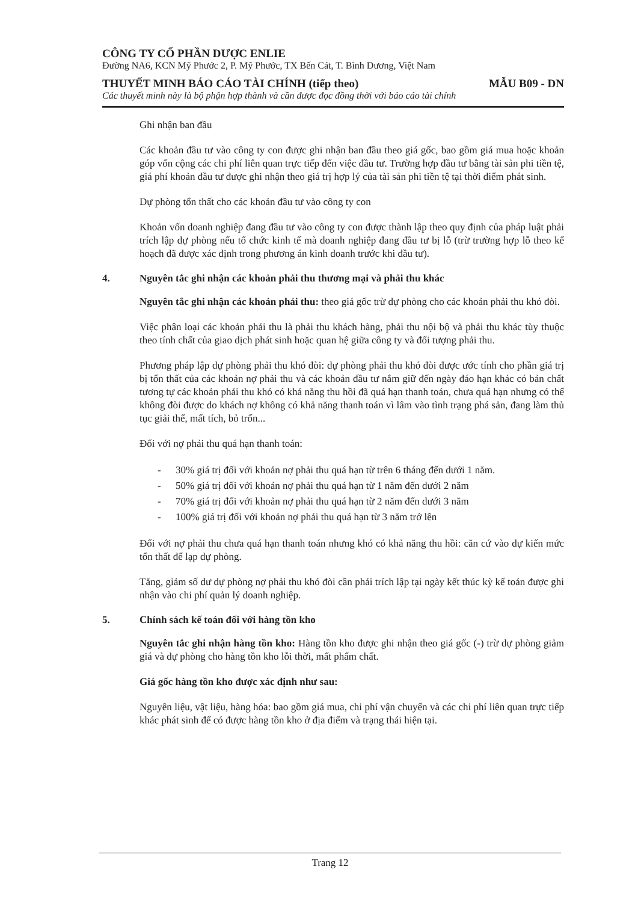CÔNG TY CỔ PHẦN DƯỢC ENLIE
Đường NA6, KCN Mỹ Phước 2, P. Mỹ Phước, TX Bến Cát, T. Bình Dương, Việt Nam
THUYẾT MINH BÁO CÁO TÀI CHÍNH (tiếp theo) MẪU B09 - DN
Các thuyết minh này là bộ phận hợp thành và cần được đọc đồng thời với báo cáo tài chính
Ghi nhận ban đầu
Các khoản đầu tư vào công ty con được ghi nhận ban đầu theo giá gốc, bao gồm giá mua hoặc khoản góp vốn cộng các chi phí liên quan trực tiếp đến việc đầu tư. Trường hợp đầu tư bằng tài sản phi tiền tệ, giá phí khoản đầu tư được ghi nhận theo giá trị hợp lý của tài sản phi tiền tệ tại thời điểm phát sinh.
Dự phòng tổn thất cho các khoản đầu tư vào công ty con
Khoản vốn doanh nghiệp đang đầu tư vào công ty con được thành lập theo quy định của pháp luật phải trích lập dự phòng nếu tổ chức kinh tế mà doanh nghiệp đang đầu tư bị lỗ (trừ trường hợp lỗ theo kế hoạch đã được xác định trong phương án kinh doanh trước khi đầu tư).
4. Nguyên tắc ghi nhận các khoản phải thu thương mại và phải thu khác
Nguyên tắc ghi nhận các khoản phải thu: theo giá gốc trừ dự phòng cho các khoản phải thu khó đòi.
Việc phân loại các khoản phải thu là phải thu khách hàng, phải thu nội bộ và phải thu khác tùy thuộc theo tính chất của giao dịch phát sinh hoặc quan hệ giữa công ty và đối tượng phải thu.
Phương pháp lập dự phòng phải thu khó đòi: dự phòng phải thu khó đòi được ước tính cho phần giá trị bị tổn thất của các khoản nợ phải thu và các khoản đầu tư nắm giữ đến ngày đáo hạn khác có bản chất tương tự các khoản phải thu khó có khả năng thu hồi đã quá hạn thanh toán, chưa quá hạn nhưng có thể không đòi được do khách nợ không có khả năng thanh toán vì lâm vào tình trạng phá sản, đang làm thủ tục giải thể, mất tích, bỏ trốn...
Đối với nợ phải thu quá hạn thanh toán:
- 30% giá trị đối với khoản nợ phải thu quá hạn từ trên 6 tháng đến dưới 1 năm.
- 50% giá trị đối với khoản nợ phải thu quá hạn từ 1 năm đến dưới 2 năm
- 70% giá trị đối với khoản nợ phải thu quá hạn từ 2 năm đến dưới 3 năm
- 100% giá trị đối với khoản nợ phải thu quá hạn từ 3 năm trở lên
Đối với nợ phải thu chưa quá hạn thanh toán nhưng khó có khả năng thu hồi: căn cứ vào dự kiến mức tổn thất để lạp dự phòng.
Tăng, giảm số dư dự phòng nợ phải thu khó đòi cần phải trích lập tại ngày kết thúc kỳ kế toán được ghi nhận vào chi phí quản lý doanh nghiệp.
5. Chính sách kế toán đối với hàng tồn kho
Nguyên tắc ghi nhận hàng tồn kho: Hàng tồn kho được ghi nhận theo giá gốc (-) trừ dự phòng giảm giá và dự phòng cho hàng tồn kho lỗi thời, mất phẩm chất.
Giá gốc hàng tồn kho được xác định như sau:
Nguyên liệu, vật liệu, hàng hóa: bao gồm giá mua, chi phí vận chuyển và các chi phí liên quan trực tiếp khác phát sinh để có được hàng tồn kho ở địa điểm và trạng thái hiện tại.
Trang 12